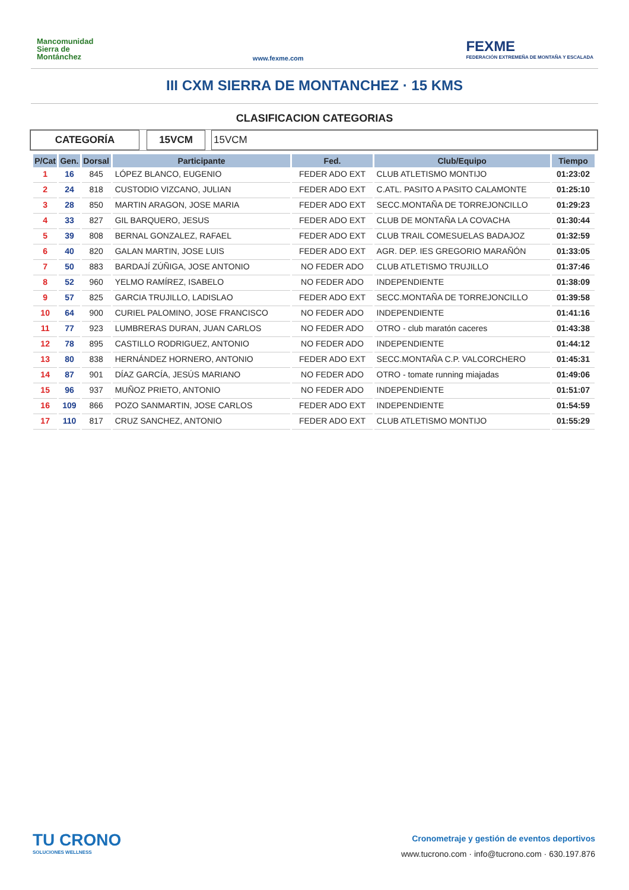Mancomunidad Sierra de Montánchez
www.fexme.com
FEXME
FEDERACIÓN EXTREMEÑA DE MONTAÑA Y ESCALADA
III CXM SIERRA DE MONTANCHEZ · 15 KMS
CLASIFICACION CATEGORIAS
CATEGORÍA 15VCM 15VCM
| P/Cat | Gen. | Dorsal | Participante | Fed. | Club/Equipo | Tiempo |
| --- | --- | --- | --- | --- | --- | --- |
| 1 | 16 | 845 | LÓPEZ BLANCO, EUGENIO | FEDER ADO EXT | CLUB ATLETISMO MONTIJO | 01:23:02 |
| 2 | 24 | 818 | CUSTODIO VIZCANO, JULIAN | FEDER ADO EXT | C.ATL. PASITO A PASITO CALAMONTE | 01:25:10 |
| 3 | 28 | 850 | MARTIN ARAGON, JOSE MARIA | FEDER ADO EXT | SECC.MONTAÑA DE TORREJONCILLO | 01:29:23 |
| 4 | 33 | 827 | GIL BARQUERO, JESUS | FEDER ADO EXT | CLUB DE MONTAÑA LA COVACHA | 01:30:44 |
| 5 | 39 | 808 | BERNAL GONZALEZ, RAFAEL | FEDER ADO EXT | CLUB TRAIL COMESUELAS BADAJOZ | 01:32:59 |
| 6 | 40 | 820 | GALAN MARTIN, JOSE LUIS | FEDER ADO EXT | AGR. DEP. IES GREGORIO MARAÑÓN | 01:33:05 |
| 7 | 50 | 883 | BARDAJÍ ZÚÑIGA, JOSE ANTONIO | NO FEDER ADO | CLUB ATLETISMO TRUJILLO | 01:37:46 |
| 8 | 52 | 960 | YELMO RAMÍREZ, ISABELO | NO FEDER ADO | INDEPENDIENTE | 01:38:09 |
| 9 | 57 | 825 | GARCIA TRUJILLO, LADISLAO | FEDER ADO EXT | SECC.MONTAÑA DE TORREJONCILLO | 01:39:58 |
| 10 | 64 | 900 | CURIEL PALOMINO, JOSE FRANCISCO | NO FEDER ADO | INDEPENDIENTE | 01:41:16 |
| 11 | 77 | 923 | LUMBRERAS DURAN, JUAN CARLOS | NO FEDER ADO | OTRO - club maratón caceres | 01:43:38 |
| 12 | 78 | 895 | CASTILLO RODRIGUEZ, ANTONIO | NO FEDER ADO | INDEPENDIENTE | 01:44:12 |
| 13 | 80 | 838 | HERNÁNDEZ HORNERO, ANTONIO | FEDER ADO EXT | SECC.MONTAÑA C.P. VALCORCHERO | 01:45:31 |
| 14 | 87 | 901 | DÍAZ GARCÍA, JESÚS MARIANO | NO FEDER ADO | OTRO - tomate running miajadas | 01:49:06 |
| 15 | 96 | 937 | MUÑOZ PRIETO, ANTONIO | NO FEDER ADO | INDEPENDIENTE | 01:51:07 |
| 16 | 109 | 866 | POZO SANMARTIN, JOSE CARLOS | FEDER ADO EXT | INDEPENDIENTE | 01:54:59 |
| 17 | 110 | 817 | CRUZ SANCHEZ, ANTONIO | FEDER ADO EXT | CLUB ATLETISMO MONTIJO | 01:55:29 |
TU CRONO
SOLUCIONES WELLNESS
Cronometraje y gestión de eventos deportivos
www.tucrono.com · info@tucrono.com · 630.197.876